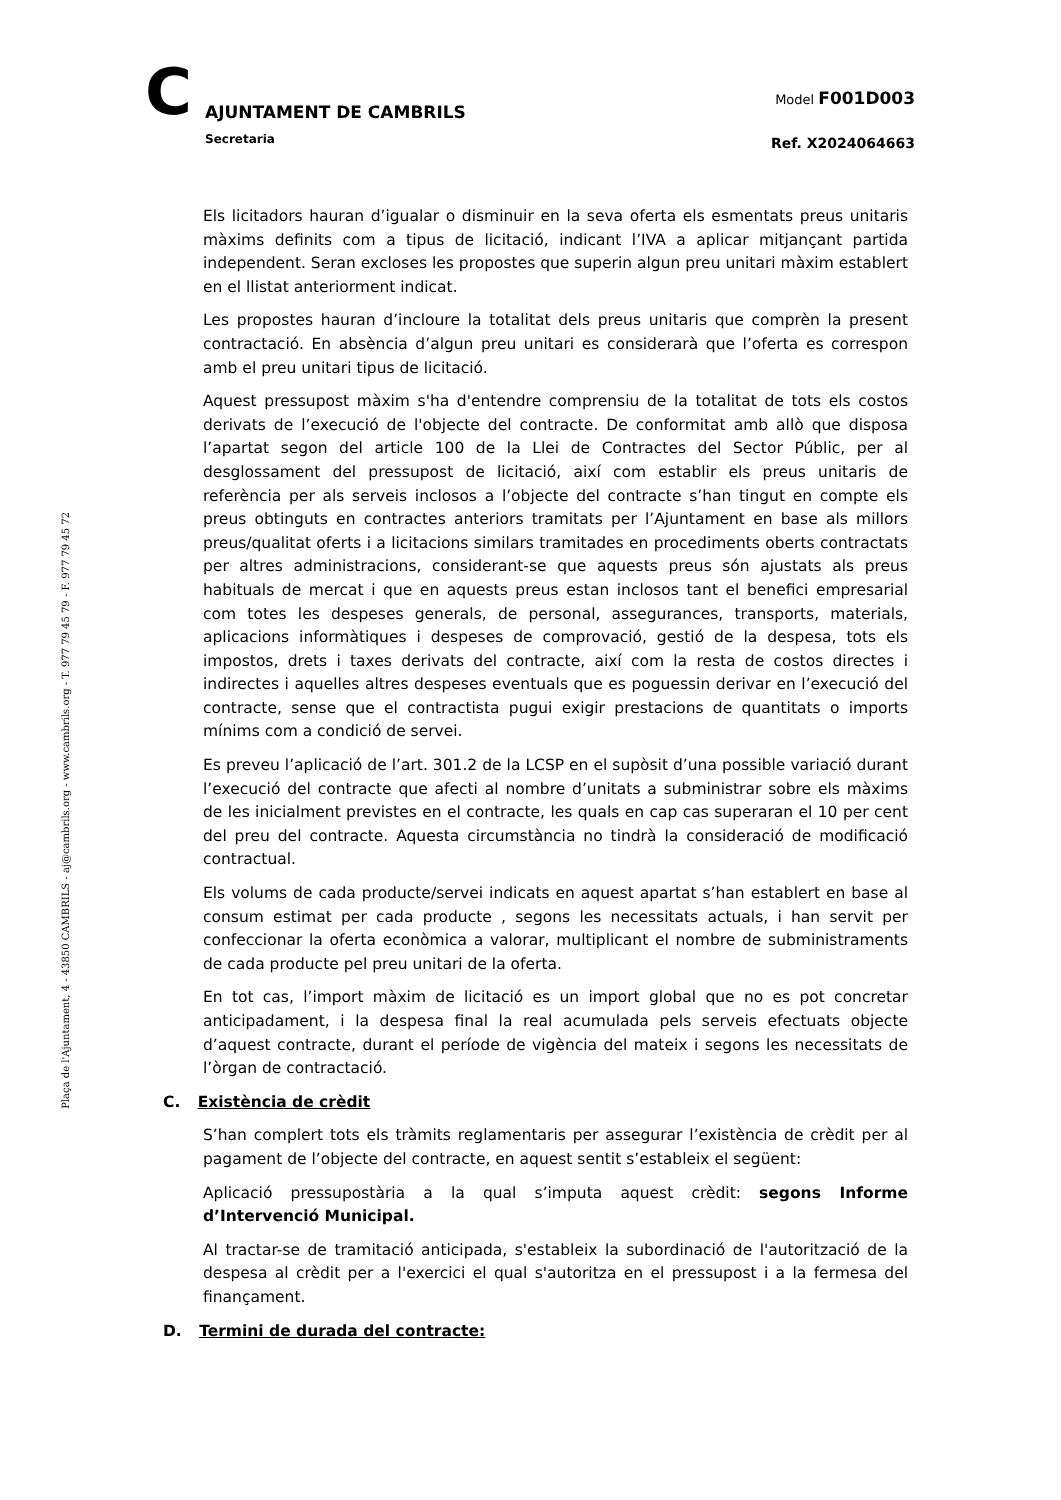C AJUNTAMENT DE CAMBRILS
Secretaria
Model F001D003
Ref. X2024064663
Plaça de l'Ajuntament, 4 - 43850 CAMBRILS - aj@cambrils.org - www.cambrils.org - T. 977 79 45 79 - F. 977 79 45 72
Els licitadors hauran d’igualar o disminuir en la seva oferta els esmentats preus unitaris màxims definits com a tipus de licitació, indicant l’IVA a aplicar mitjançant partida independent. Seran excloses les propostes que superin algun preu unitari màxim establert en el llistat anteriorment indicat.
Les propostes hauran d’incloure la totalitat dels preus unitaris que comprèn la present contractació. En absència d’algun preu unitari es considerarà que l’oferta es correspon amb el preu unitari tipus de licitació.
Aquest pressupost màxim s'ha d'entendre comprensiu de la totalitat de tots els costos derivats de l’execució de l'objecte del contracte. De conformitat amb allò que disposa l’apartat segon del article 100 de la Llei de Contractes del Sector Públic, per al desglossament del pressupost de licitació, així com establir els preus unitaris de referència per als serveis inclosos a l’objecte del contracte s’han tingut en compte els preus obtinguts en contractes anteriors tramitats per l’Ajuntament en base als millors preus/qualitat oferts i a licitacions similars tramitades en procediments oberts contractats per altres administracions, considerant-se que aquests preus són ajustats als preus habituals de mercat i que en aquests preus estan inclosos tant el benefici empresarial com totes les despeses generals, de personal, assegurances, transports, materials, aplicacions informàtiques i despeses de comprovació, gestió de la despesa, tots els impostos, drets i taxes derivats del contracte, així com la resta de costos directes i indirectes i aquelles altres despeses eventuals que es poguessin derivar en l’execució del contracte, sense que el contractista pugui exigir prestacions de quantitats o imports mínims com a condició de servei.
Es preveu l’aplicació de l’art. 301.2 de la LCSP en el supòsit d’una possible variació durant l’execució del contracte que afecti al nombre d’unitats a subministrar sobre els màxims de les inicialment previstes en el contracte, les quals en cap cas superaran el 10 per cent del preu del contracte. Aquesta circumstància no tindrà la consideració de modificació contractual.
Els volums de cada producte/servei indicats en aquest apartat s’han establert en base al consum estimat per cada producte , segons les necessitats actuals, i han servit per confeccionar la oferta econòmica a valorar, multiplicant el nombre de subministraments de cada producte pel preu unitari de la oferta.
En tot cas, l’import màxim de licitació es un import global que no es pot concretar anticipadament, i la despesa final la real acumulada pels serveis efectuats objecte d’aquest contracte, durant el període de vigència del mateix i segons les necessitats de l’òrgan de contractació.
C. Existència de crèdit
S’han complert tots els tràmits reglamentaris per assegurar l’existència de crèdit per al pagament de l’objecte del contracte, en aquest sentit s’estableix el següent:
Aplicació pressupostària a la qual s’imputa aquest crèdit: segons Informe d’Intervenció Municipal.
Al tractar-se de tramitació anticipada, s'estableix la subordinació de l'autorització de la despesa al crèdit per a l'exercici el qual s'autoritza en el pressupost i a la fermesa del finançament.
D. Termini de durada del contracte: